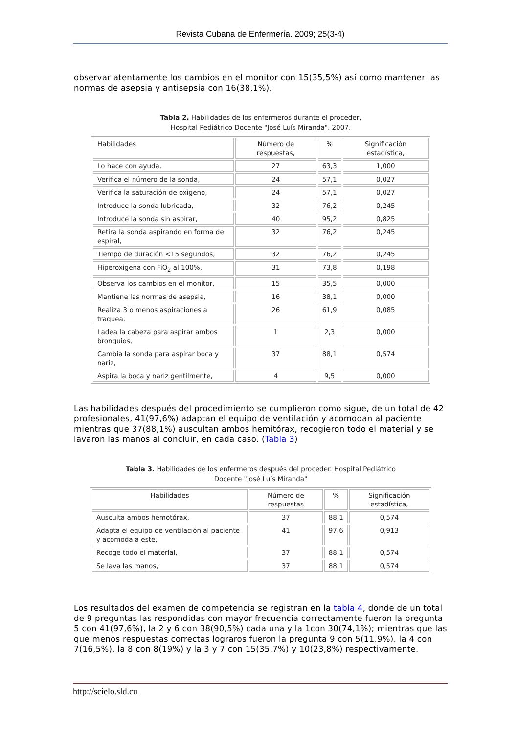Revista Cubana de Enfermería. 2009; 25(3-4)
observar atentamente los cambios en el monitor con 15(35,5%) así como mantener las normas de asepsia y antisepsia con 16(38,1%).
Tabla 2. Habilidades de los enfermeros durante el proceder,
Hospital Pediátrico Docente "José Luís Miranda". 2007.
| Habilidades | Número de respuestas, | % | Significación estadística, |
| --- | --- | --- | --- |
| Lo hace con ayuda, | 27 | 63,3 | 1,000 |
| Verifica el número de la sonda, | 24 | 57,1 | 0,027 |
| Verifica la saturación de oxigeno, | 24 | 57,1 | 0,027 |
| Introduce la sonda lubricada, | 32 | 76,2 | 0,245 |
| Introduce la sonda sin aspirar, | 40 | 95,2 | 0,825 |
| Retira la sonda aspirando en forma de espiral, | 32 | 76,2 | 0,245 |
| Tiempo de duración <15 segundos, | 32 | 76,2 | 0,245 |
| Hiperoxigena con FiO<sub>2</sub> al 100%, | 31 | 73,8 | 0,198 |
| Observa los cambios en el monitor, | 15 | 35,5 | 0,000 |
| Mantiene las normas de asepsia, | 16 | 38,1 | 0,000 |
| Realiza 3 o menos aspiraciones a traquea, | 26 | 61,9 | 0,085 |
| Ladea la cabeza para aspirar ambos bronquios, | 1 | 2,3 | 0,000 |
| Cambia la sonda para aspirar boca y nariz, | 37 | 88,1 | 0,574 |
| Aspira la boca y nariz gentilmente, | 4 | 9,5 | 0,000 |
Las habilidades después del procedimiento se cumplieron como sigue, de un total de 42 profesionales, 41(97,6%) adaptan el equipo de ventilación y acomodan al paciente mientras que 37(88,1%) auscultan ambos hemitórax, recogieron todo el material y se lavaron las manos al concluir, en cada caso. (Tabla 3)
Tabla 3. Habilidades de los enfermeros después del proceder. Hospital Pediátrico
Docente "José Luís Miranda"
| Habilidades | Número de respuestas | % | Significación estadística, |
| --- | --- | --- | --- |
| Ausculta ambos hemotórax, | 37 | 88,1 | 0,574 |
| Adapta el equipo de ventilación al paciente y acomoda a este, | 41 | 97,6 | 0,913 |
| Recoge todo el material, | 37 | 88,1 | 0,574 |
| Se lava las manos, | 37 | 88,1 | 0,574 |
Los resultados del examen de competencia se registran en la tabla 4, donde de un total de 9 preguntas las respondidas con mayor frecuencia correctamente fueron la pregunta 5 con 41(97,6%), la 2 y 6 con 38(90,5%) cada una y la 1con 30(74,1%); mientras que las que menos respuestas correctas lograros fueron la pregunta 9 con 5(11,9%), la 4 con 7(16,5%), la 8 con 8(19%) y la 3 y 7 con 15(35,7%) y 10(23,8%) respectivamente.
http://scielo.sld.cu